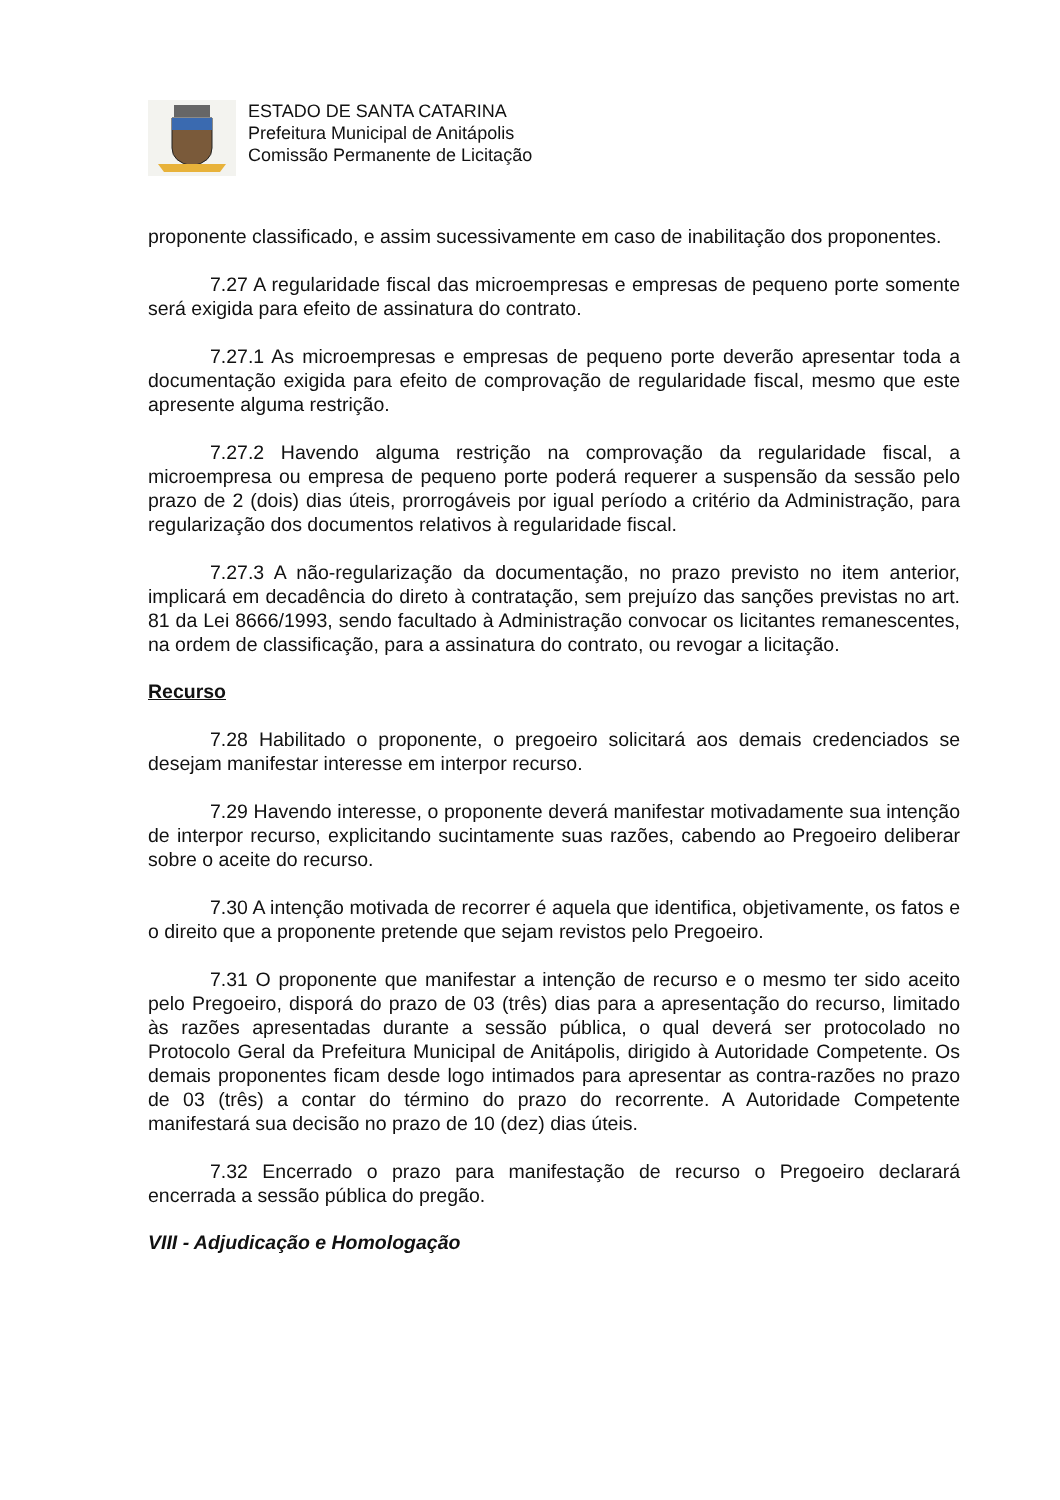ESTADO DE SANTA CATARINA
Prefeitura Municipal de Anitápolis
Comissão Permanente de Licitação
proponente classificado, e assim sucessivamente em caso de inabilitação dos proponentes.
7.27 A regularidade fiscal das microempresas e empresas de pequeno porte somente será exigida para efeito de assinatura do contrato.
7.27.1 As microempresas e empresas de pequeno porte deverão apresentar toda a documentação exigida para efeito de comprovação de regularidade fiscal, mesmo que este apresente alguma restrição.
7.27.2 Havendo alguma restrição na comprovação da regularidade fiscal, a microempresa ou empresa de pequeno porte poderá requerer a suspensão da sessão pelo prazo de 2 (dois) dias úteis, prorrogáveis por igual período a critério da Administração, para regularização dos documentos relativos à regularidade fiscal.
7.27.3 A não-regularização da documentação, no prazo previsto no item anterior, implicará em decadência do direto à contratação, sem prejuízo das sanções previstas no art. 81 da Lei 8666/1993, sendo facultado à Administração convocar os licitantes remanescentes, na ordem de classificação, para a assinatura do contrato, ou revogar a licitação.
Recurso
7.28 Habilitado o proponente, o pregoeiro solicitará aos demais credenciados se desejam manifestar interesse em interpor recurso.
7.29 Havendo interesse, o proponente deverá manifestar motivadamente sua intenção de interpor recurso, explicitando sucintamente suas razões, cabendo ao Pregoeiro deliberar sobre o aceite do recurso.
7.30 A intenção motivada de recorrer é aquela que identifica, objetivamente, os fatos e o direito que a proponente pretende que sejam revistos pelo Pregoeiro.
7.31 O proponente que manifestar a intenção de recurso e o mesmo ter sido aceito pelo Pregoeiro, disporá do prazo de 03 (três) dias para a apresentação do recurso, limitado às razões apresentadas durante a sessão pública, o qual deverá ser protocolado no Protocolo Geral da Prefeitura Municipal de Anitápolis, dirigido à Autoridade Competente. Os demais proponentes ficam desde logo intimados para apresentar as contra-razões no prazo de 03 (três) a contar do término do prazo do recorrente. A Autoridade Competente manifestará sua decisão no prazo de 10 (dez) dias úteis.
7.32 Encerrado o prazo para manifestação de recurso o Pregoeiro declarará encerrada a sessão pública do pregão.
VIII - Adjudicação e Homologação